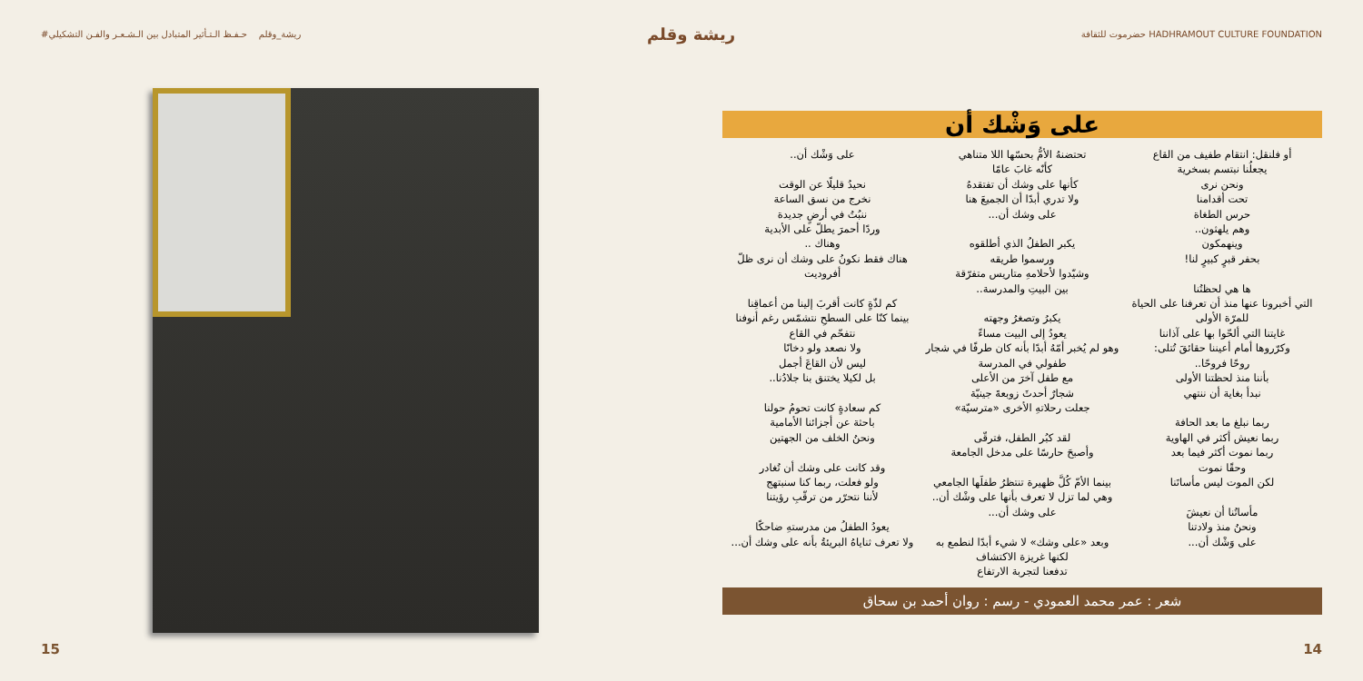#ريشة_وقلم حـفـظ الـتـأثير المتبادل بين الـشـعـر والفـن التشكيلي ريشة وقلم حضرموت للثقافة HADHRAMOUT CULTURE FOUNDATION
15
على وَشْك أن
على وَشْك أن..
نحيدُ قليلًا عن الوقت
نخرج من نسق الساعة
ننبُتُ في أرضٍ جديدة
وردًا أحمرَ يطلّ على الأبدية
وهناك ..
هناك فقط نكونُ على وشك أن نرى ظلّ أفروديت
كم لذّةٍ كانت أقربَ إلينا من أعماقِنا
بينما كنّا على السطحِ نتشمّس رغم أنوفنا
نتفحّم في القاع
ولا نصعد ولو دخانًا
ليس لأن القاعَ أجمل
بل لكيلا يختنق بنا جلادُنا..
كم سعادةٍ كانت تحومُ حولنا
باحثة عن أجزائنا الأمامية
ونحنُ الخلف من الجهتين
وقد كانت على وشك أن تُغادر
ولو فعلت، ربما كنا سنبتهج
لأننا نتحرّر من ترقّبِ رؤيتنا
يعودُ الطفلُ من مدرستهِ ضاحكًا
ولا تعرف ثناياهُ البريئةُ بأنه على وشك أن...
تحتضنهُ الأمُّ بحسّها اللا متناهي
كأنّه غابَ عامًا
كأنها على وشك أن تفتقدهُ
ولا تدري أبدًا أن الجميعَ هنا
على وشك أن...
يكبر الطفلُ الذي أطلقوه
ورسموا طريقه
وشيّدوا لأحلامهِ متاريس متفرّقة
بين البيتِ والمدرسة..
يكبرُ وتصغرُ وجهته
يعودُ إلى البيت مساءً
وهو لم يُخبر أمّهُ أبدًا بأنه كان طرفًا في شجار طفولي في المدرسة
مع طفل آخرَ من الأعلى
شجارٌ أحدثَ زوبعةَ جينيّة
جعلت رحلاتهِ الأخرى «مترسيّة»
لقد كبُر الطفل، فترقّى
وأصبحَ حارسًا على مدخل الجامعة
بينما الأمّ كُلَّ ظهيرة تنتظرُ طفلَها الجامعي
وهي لما تزل لا تعرف بأنها على وشْك أن..
على وشك أن...
وبعد «على وشك» لا شيء أبدًا لنطمع به
لكنها غريزة الاكتشاف
تدفعنا لتجربة الارتفاع
أو فلنقل: انتقام طفيف من القاع
يجعلُنا نبتسم بسخرية
ونحن نرى
تحت أقدامنا
حرس الطغاة
وهم يلهثون..
وينهمكون
بحفر قبرٍ كبيرٍ لنا!
ها هي لحظتُنا
التي أخبرونا عنها منذ أن تعرفنا على الحياة
للمرّة الأولى
غايتنا التي ألحّوا بها على آذاننا
وكرّروها أمام أعيننا حقائقَ تُتلى:
روحًا فروحًا..
بأننا منذ لحظتنا الأولى
نبدأ بغاية أن ننتهي
ربما نبلغ ما بعد الحافة
ربما نعيش أكثر في الهاوية
ربما نموت أكثر فيما بعد
وحقًا نموت
لكن الموت ليس مأساتَنا
مأساتُنا أن نعيشَ
ونحنُ منذ ولادتنا
على وَشْك أن...
شعر : عمر محمد العمودي - رسم : روان أحمد بن سحاق
14